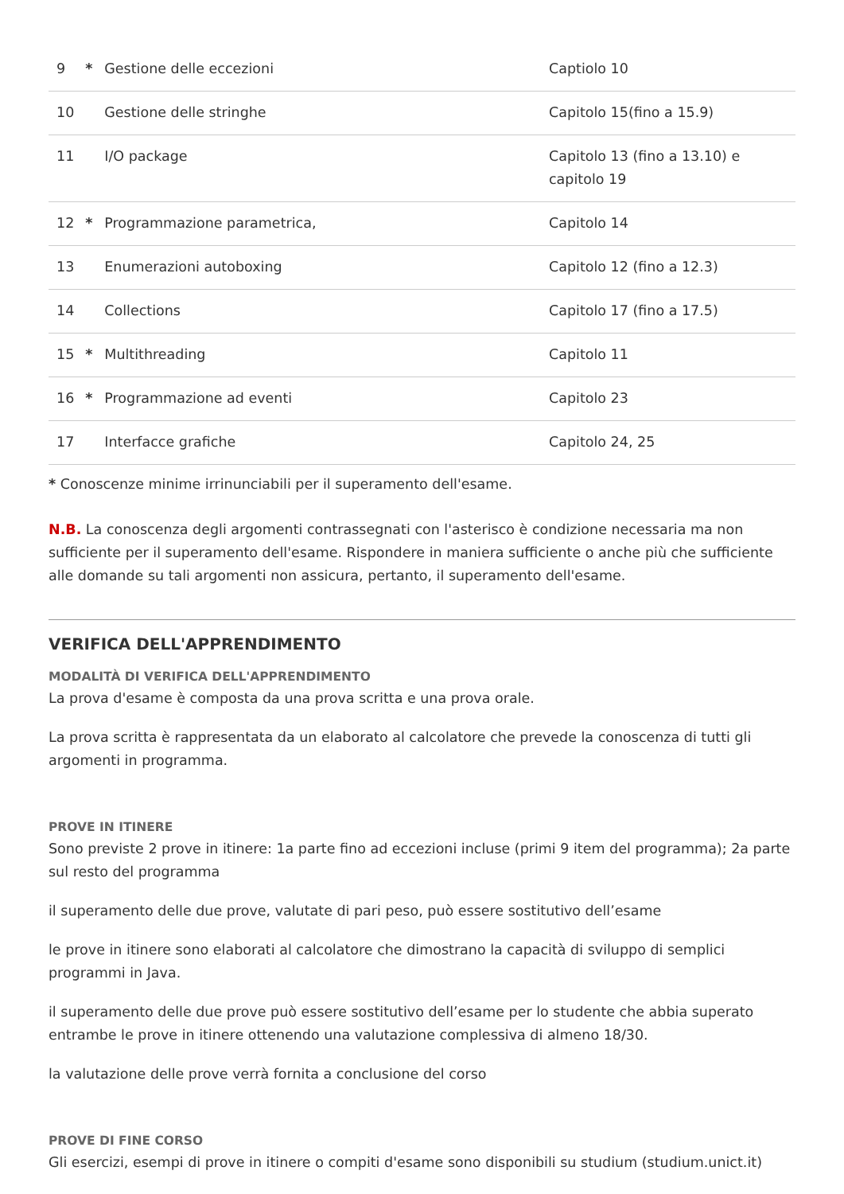| 9 | * | Gestione delle eccezioni | Captiolo 10 |
| 10 | | Gestione delle stringhe | Capitolo 15(fino a 15.9) |
| 11 | | I/O package | Capitolo 13 (fino a 13.10) e capitolo 19 |
| 12 | * | Programmazione parametrica, | Capitolo 14 |
| 13 | | Enumerazioni autoboxing | Capitolo 12 (fino a 12.3) |
| 14 | | Collections | Capitolo 17 (fino a 17.5) |
| 15 | * | Multithreading | Capitolo 11 |
| 16 | * | Programmazione ad eventi | Capitolo 23 |
| 17 | | Interfacce grafiche | Capitolo 24, 25 |
* Conoscenze minime irrinunciabili per il superamento dell'esame.
N.B. La conoscenza degli argomenti contrassegnati con l'asterisco è condizione necessaria ma non sufficiente per il superamento dell'esame. Rispondere in maniera sufficiente o anche più che sufficiente alle domande su tali argomenti non assicura, pertanto, il superamento dell'esame.
VERIFICA DELL'APPRENDIMENTO
MODALITÀ DI VERIFICA DELL'APPRENDIMENTO
La prova d'esame è composta da una prova scritta e una prova orale.
La prova scritta è rappresentata da un elaborato al calcolatore che prevede la conoscenza di tutti gli argomenti in programma.
PROVE IN ITINERE
Sono previste 2 prove in itinere: 1a parte fino ad eccezioni incluse (primi 9 item del programma); 2a parte sul resto del programma
il superamento delle due prove, valutate di pari peso, può essere sostitutivo dell’esame
le prove in itinere sono elaborati al calcolatore che dimostrano la capacità di sviluppo di semplici programmi in Java.
il superamento delle due prove può essere sostitutivo dell’esame per lo studente che abbia superato entrambe le prove in itinere ottenendo una valutazione complessiva di almeno 18/30.
la valutazione delle prove verrà fornita a conclusione del corso
PROVE DI FINE CORSO
Gli esercizi, esempi di prove in itinere o compiti d'esame sono disponibili su studium (studium.unict.it)